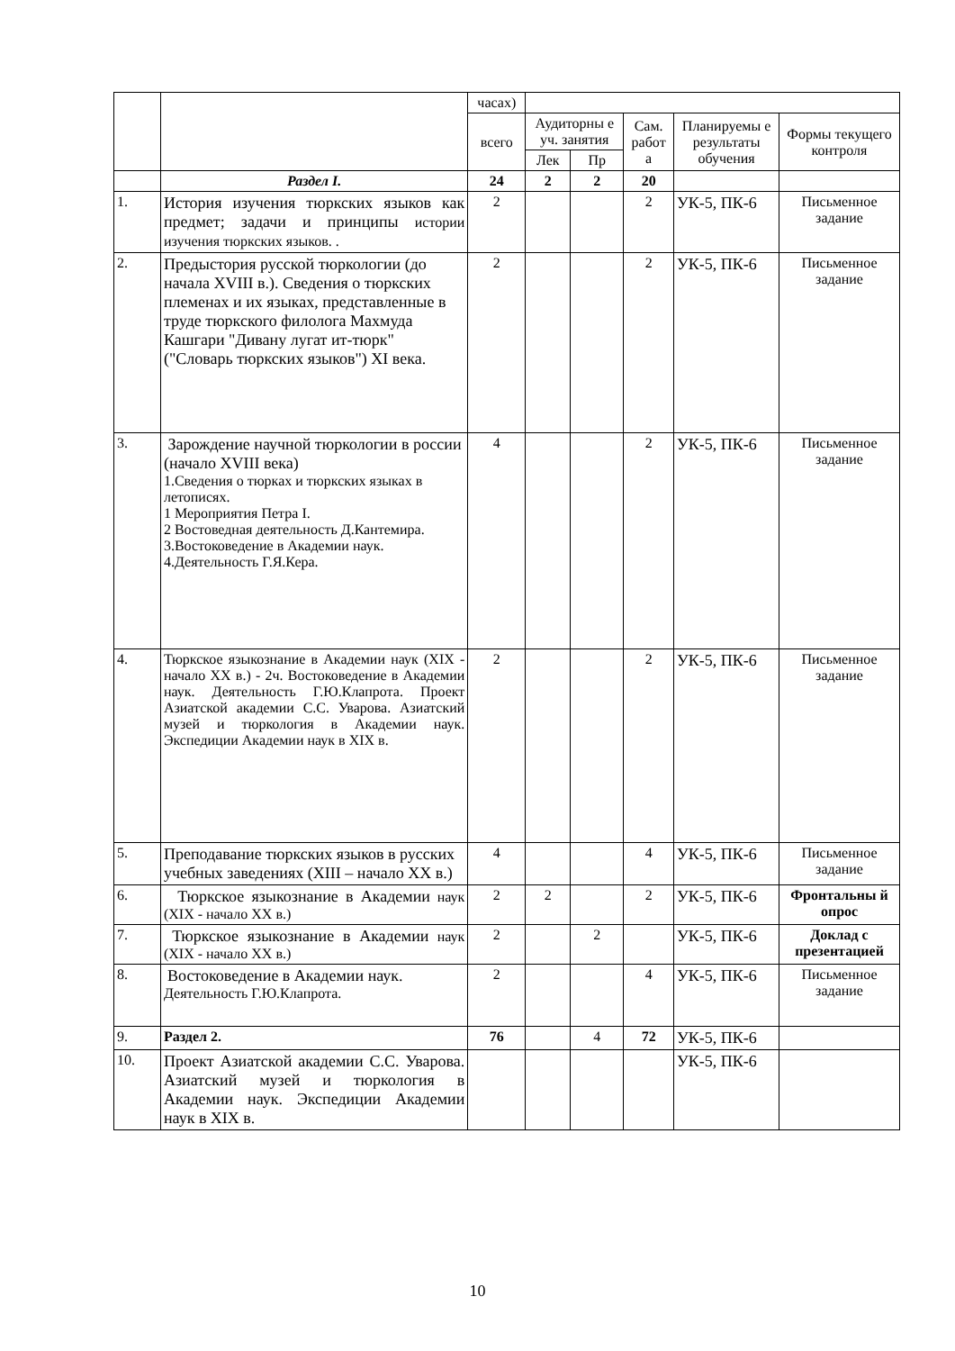| | | часах) | | | | | |
| | | всего | Аудиторны е уч. занятия | | Сам. работ а | Планируемы е результаты обучения | Формы текущего контроля |
| | | | Лек | Пр | | | |
| | Раздел I. | 24 | 2 | 2 | 20 | | |
| 1. | История изучения тюркских языков как предмет; задачи и принципы истории изучения тюркских языков. . | 2 | | | 2 | УК-5, ПК-6 | Письменное задание |
| 2. | Предыстория русской тюркологии (до начала XVIII в.). Сведения о тюркских племенах и их языках, представленные в труде тюркского филолога Махмуда Кашгари "Дивану лугат ит-тюрк" ("Словарь тюркских языков") XI века. | 2 | | | 2 | УК-5, ПК-6 | Письменное задание |
| 3. | Зарождение научной тюркологии в россии (начало XVIII века) 1.Сведения о тюрках и тюркских языках в летописях. 1 Мероприятия Петра I. 2 Востоведная деятельность Д.Кантемира. 3.Востоковедение в Академии наук. 4.Деятельность Г.Я.Кера. | 4 | | | 2 | УК-5, ПК-6 | Письменное задание |
| 4. | Тюркское языкознание в Академии наук (XIX - начало XX в.) - 2ч. Востоковедение в Академии наук. Деятельность Г.Ю.Клапрота. Проект Азиатской академии С.С. Уварова. Азиатский музей и тюркология в Академии наук. Экспедиции Академии наук в XIX в. | 2 | | | 2 | УК-5, ПК-6 | Письменное задание |
| 5. | Преподавание тюркских языков в русских учебных заведениях (XIII – начало XX в.) | 4 | | | 4 | УК-5, ПК-6 | Письменное задание |
| 6. | Тюркское языкознание в Академии наук (XIX - начало XX в.) | 2 | 2 | | 2 | УК-5, ПК-6 | Фронтальны й опрос |
| 7. | Тюркское языкознание в Академии наук (XIX - начало XX в.) | 2 | | 2 | | УК-5, ПК-6 | Доклад с презентацией |
| 8. | Востоковедение в Академии наук. Деятельность Г.Ю.Клапрота. | 2 | | | 4 | УК-5, ПК-6 | Письменное задание |
| 9. | Раздел 2. | 76 | | 4 | 72 | УК-5, ПК-6 | |
| 10. | Проект Азиатской академии С.С. Уварова. Азиатский музей и тюркология в Академии наук. Экспедиции Академии наук в XIX в. | | | | | УК-5, ПК-6 | |
10